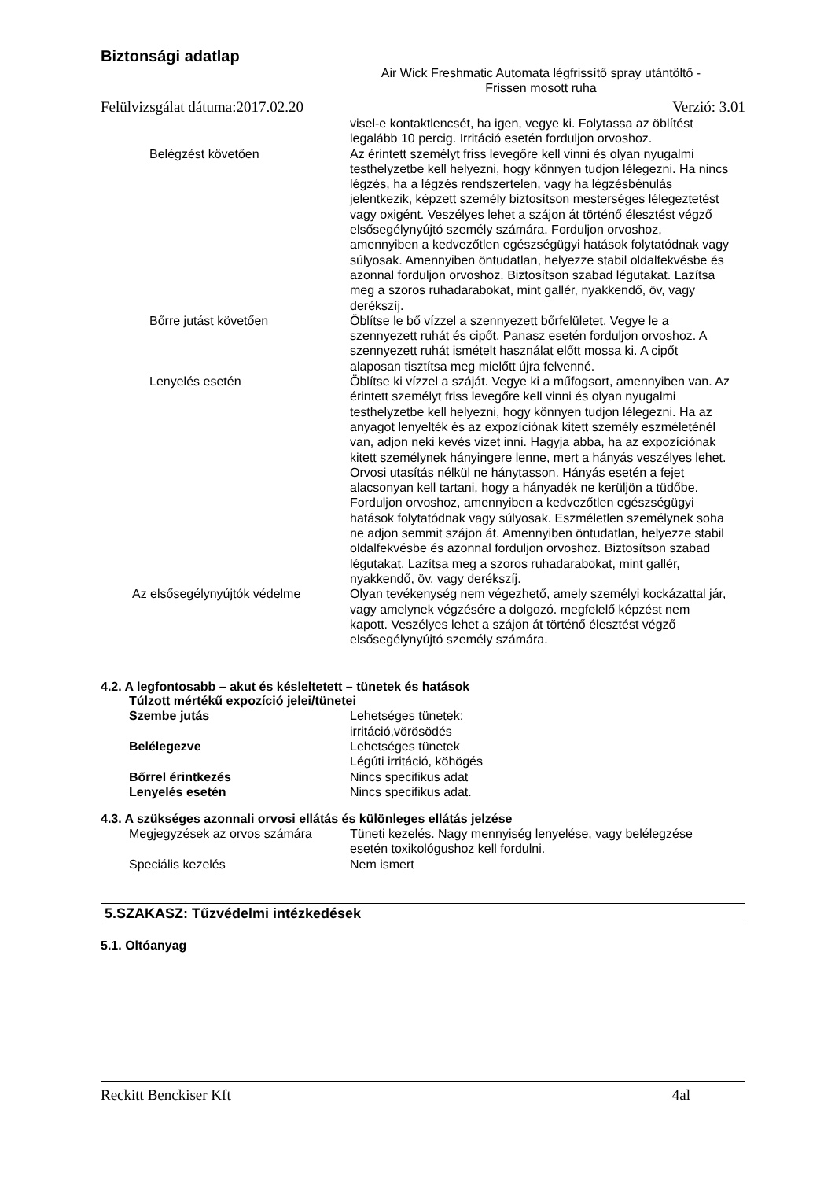Biztonsági adatlap
Air Wick Freshmatic Automata légfrissítő spray utántöltő -
Frissen mosott ruha
Felülvizsgálat dátuma:2017.02.20 Verzió: 3.01
visel-e kontaktlencsét, ha igen, vegye ki. Folytassa az öblítést legalább 10 percig. Irritáció esetén forduljon orvoshoz.
Belégzést követően Az érintett személyt friss levegőre kell vinni és olyan nyugalmi testhelyzetbe kell helyezni, hogy könnyen tudjon lélegezni. Ha nincs légzés, ha a légzés rendszertelen, vagy ha légzésbénulás jelentkezik, képzett személy biztosítson mesterséges lélegeztetést vagy oxigént. Veszélyes lehet a szájon át történő élesztést végző elsősegélynyújtó személy számára. Forduljon orvoshoz, amennyiben a kedvezőtlen egészségügyi hatások folytatódnak vagy súlyosak. Amennyiben öntudatlan, helyezze stabil oldalfekvésbe és azonnal forduljon orvoshoz. Biztosítson szabad légutakat. Lazítsa meg a szoros ruhadarabokat, mint gallér, nyakkendő, öv, vagy derékszíj.
Bőrre jutást követően Öblítse le bő vízzel a szennyezett bőrfelületet. Vegye le a szennyezett ruhát és cipőt. Panasz esetén forduljon orvoshoz. A szennyezett ruhát ismételt használat előtt mossa ki. A cipőt alaposan tisztítsa meg mielőtt újra felvenné.
Lenyelés esetén Öblítse ki vízzel a száját. Vegye ki a műfogsort, amennyiben van. Az érintett személyt friss levegőre kell vinni és olyan nyugalmi testhelyzetbe kell helyezni, hogy könnyen tudjon lélegezni. Ha az anyagot lenyelték és az expozíciónak kitett személy eszméleténél van, adjon neki kevés vizet inni. Hagyja abba, ha az expozíciónak kitett személynek hányingere lenne, mert a hányás veszélyes lehet. Orvosi utasítás nélkül ne hánytasson. Hányás esetén a fejet alacsonyan kell tartani, hogy a hányadék ne kerüljön a tüdőbe. Forduljon orvoshoz, amennyiben a kedvezőtlen egészségügyi hatások folytatódnak vagy súlyosak. Eszméletlen személynek soha ne adjon semmit szájon át. Amennyiben öntudatlan, helyezze stabil oldalfekvésbe és azonnal forduljon orvoshoz. Biztosítson szabad légutakat. Lazítsa meg a szoros ruhadarabokat, mint gallér, nyakkendő, öv, vagy derékszíj.
Az elsősegélynyújtók védelme Olyan tevékenység nem végezhető, amely személyi kockázattal jár, vagy amelynek végzésére a dolgozó. megfelelő képzést nem kapott. Veszélyes lehet a szájon át történő élesztést végző elsősegélynyújtó személy számára.
4.2. A legfontosabb – akut és késleltetett – tünetek és hatások
Túlzott mértékű expozíció jelei/tünetei
Szembe jutás Lehetséges tünetek:
irritáció,vörösödés
Belélegezve Lehetséges tünetek
Légúti irritáció, köhögés
Bőrrel érintkezés Nincs specifikus adat
Lenyelés esetén Nincs specifikus adat.
4.3. A szükséges azonnali orvosi ellátás és különleges ellátás jelzése
Megjegyzések az orvos számára Tüneti kezelés. Nagy mennyiség lenyelése, vagy belélegzése esetén toxikológushoz kell fordulni.
Speciális kezelés Nem ismert
5.SZAKASZ: Tűzvédelmi intézkedések
5.1. Oltóanyag
Reckitt Benckiser Kft 4al